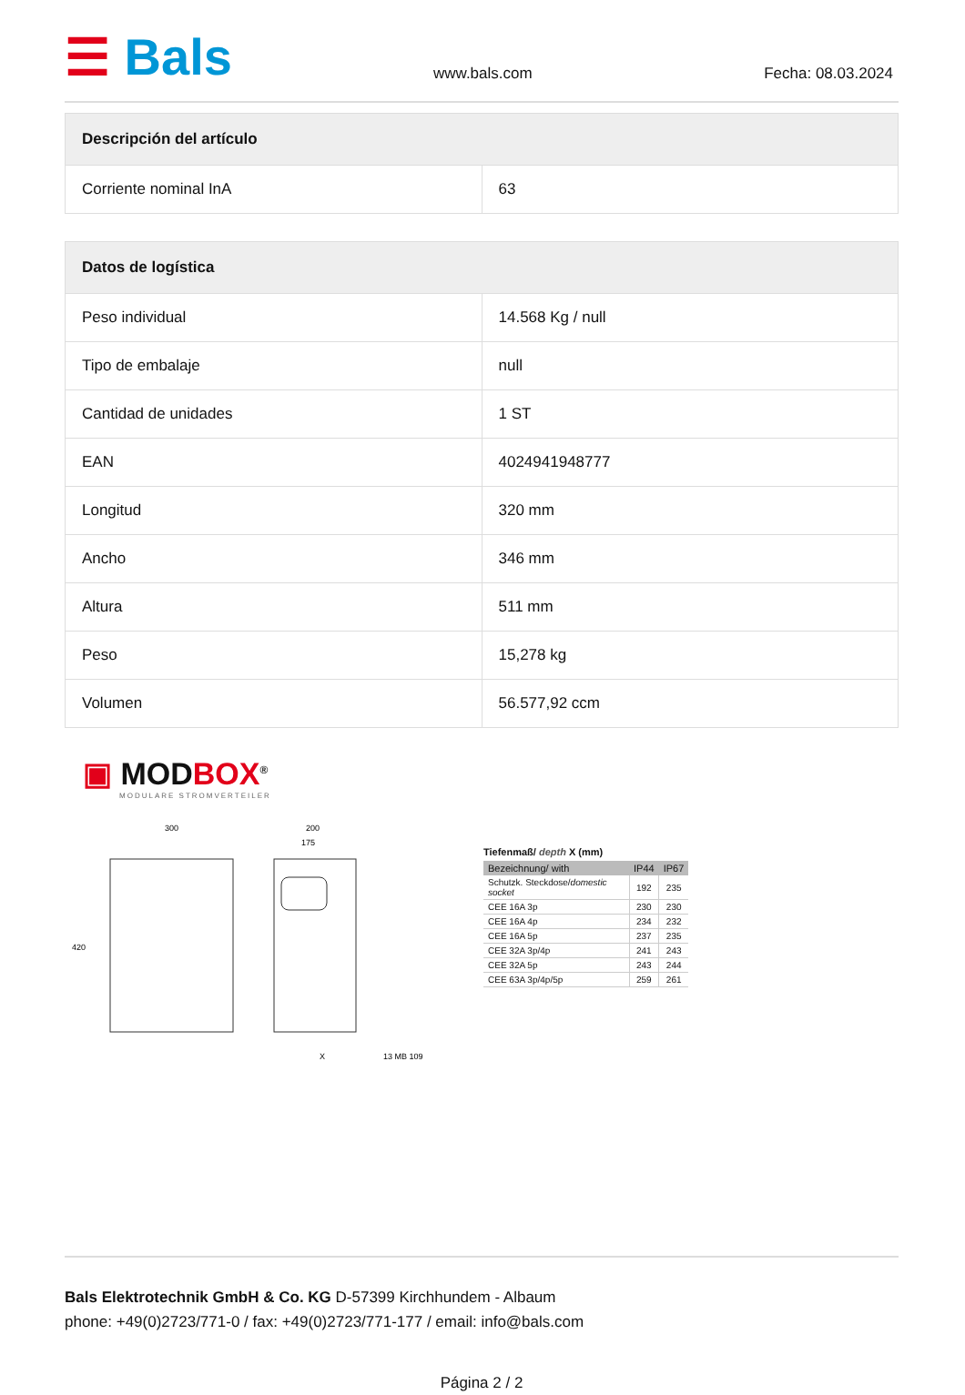☰ Bals
www.bals.com
Fecha: 08.03.2024
| Descripción del artículo | |
| --- | --- |
| Corriente nominal InA | 63 |
| Datos de logística | |
| --- | --- |
| Peso individual | 14.568 Kg / null |
| Tipo de embalaje | null |
| Cantidad de unidades | 1 ST |
| EAN | 4024941948777 |
| Longitud | 320 mm |
| Ancho | 346 mm |
| Altura | 511 mm |
| Peso | 15,278 kg |
| Volumen | 56.577,92 ccm |
▣ MODBOX<sup>®</sup>
MODULARE STROMVERTEILER
300
200
175
420
X
13 MB 109
Tiefenmaß/ depth X (mm)
| Bezeichnung/ with | IP44 | IP67 |
| --- | --- | --- |
| Schutzk. Steckdose/ domestic socket | 192 | 235 |
| CEE 16A 3p | 230 | 230 |
| CEE 16A 4p | 234 | 232 |
| CEE 16A 5p | 237 | 235 |
| CEE 32A 3p/4p | 241 | 243 |
| CEE 32A 5p | 243 | 244 |
| CEE 63A 3p/4p/5p | 259 | 261 |
Bals Elektrotechnik GmbH & Co. KG D-57399 Kirchhundem - Albaum
phone: +49(0)2723/771-0 / fax: +49(0)2723/771-177 / email: info@bals.com
Página 2 / 2